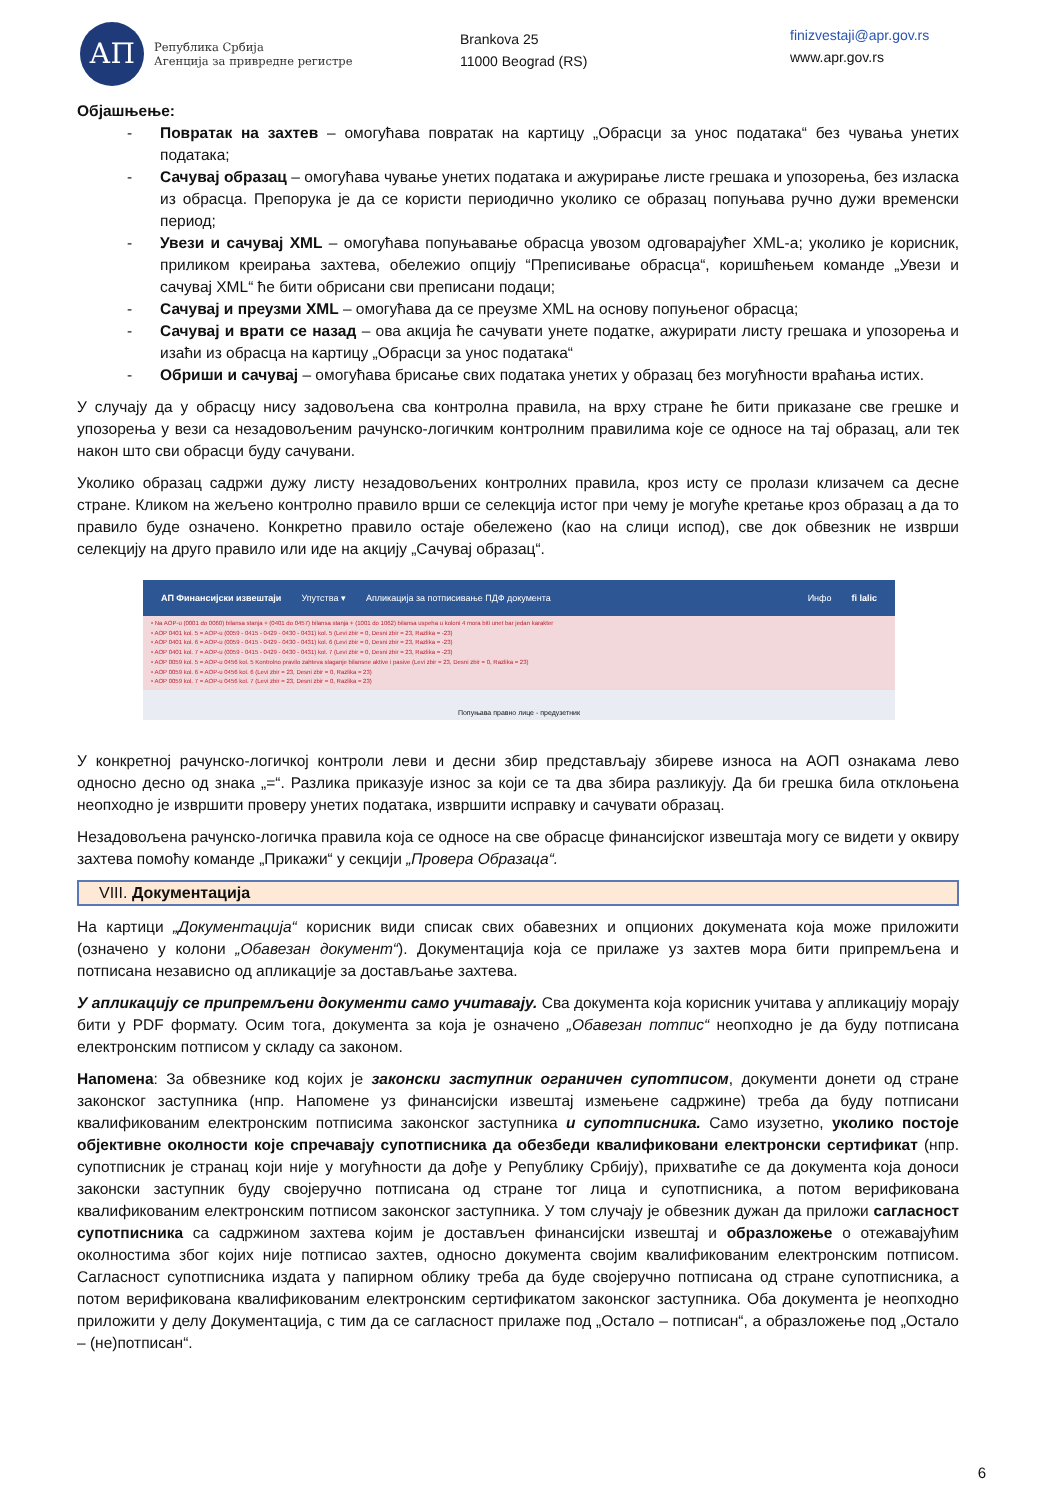АП
Република Србија
Агенција за привредне регистре
Brankova 25
11000 Beograd (RS)
finizvestaji@apr.gov.rs
www.apr.gov.rs
Објашњење:
- Повратак на захтев – омогућава повратак на картицу „Обрасци за унос података“ без чувања унетих података;
- Сачувај образац – омогућава чување унетих података и ажурирање листе грешака и упозорења, без изласка из обрасца. Препорука је да се користи периодично уколико се образац попуњава ручно дужи временски период;
- Увези и сачувај XML – омогућава попуњавање обрасца увозом одговарајућег XML-a; уколико је корисник, приликом креирања захтева, обележио опцију “Преписивање обрасца“, коришћењем команде „Увези и сачувај XML“ ће бити обрисани сви преписани подаци;
- Сачувај и преузми XML – омогућава да се преузме XML на основу попуњеног обрасца;
- Сачувај и врати се назад – ова акција ће сачувати унете податке, ажурирати листу грешака и упозорења и изаћи из обрасца на картицу „Обрасци за унос података“
- Обриши и сачувај – омогућава брисање свих података унетих у образац без могућности враћања истих.
У случају да у обрасцу нису задовољена сва контролна правила, на врху стране ће бити приказане све грешке и упозорења у вези са незадовољеним рачунско-логичким контролним правилима које се односе на тај образац, али тек након што сви обрасци буду сачувани.
Уколико образац садржи дужу листу незадовољених контролних правила, кроз исту се пролази клизачем са десне стране. Кликом на жељено контролно правило врши се селекција истог при чему је могуће кретање кроз образац а да то правило буде означено. Конкретно правило остаје обележено (као на слици испод), све док обвезник не изврши селекцију на друго правило или иде на акцију „Сачувај образац“.
АП Финансијски извештаји Упутства ▾ Апликација за потписивање ПДФ документа Инфо fi lalic
• Na AOP-u (0001 do 0060) bilansa stanja + (0401 do 0457) bilansa stanja + (1001 do 1062) bilansa uspeha u koloni 4 mora biti unet bar jedan karakter
• AOP 0401 kol. 5 = AOP-u (0059 - 0415 - 0429 - 0430 - 0431) kol. 5 (Levi zbir = 0, Desni zbir = 23, Razlika = -23)
• AOP 0401 kol. 6 = AOP-u (0059 - 0415 - 0429 - 0430 - 0431) kol. 6 (Levi zbir = 0, Desni zbir = 23, Razlika = -23)
• AOP 0401 kol. 7 = AOP-u (0059 - 0415 - 0429 - 0430 - 0431) kol. 7 (Levi zbir = 0, Desni zbir = 23, Razlika = -23)
• AOP 0059 kol. 5 = AOP-u 0456 kol. 5 Kontrolno pravilo zahteva slaganje bilansne aktive i pasive (Levi zbir = 23, Desni zbir = 0, Razlika = 23)
• AOP 0059 kol. 6 = AOP-u 0456 kol. 6 (Levi zbir = 23, Desni zbir = 0, Razlika = 23)
• AOP 0059 kol. 7 = AOP-u 0456 kol. 7 (Levi zbir = 23, Desni zbir = 0, Razlika = 23)
Попуњава правно лице - предузетник
У конкретној рачунско-логичкој контроли леви и десни збир представљају збиреве износа на АОП ознакама лево односно десно од знака „=“. Разлика приказује износ за који се та два збира разликују. Да би грешка била отклоњена неопходно је извршити проверу унетих података, извршити исправку и сачувати образац.
Незадовољена рачунско-логичка правила која се односе на све обрасце финансијског извештаја могу се видети у оквиру захтева помоћу команде „Прикажи“ у секцији „Провера Образаца“.
VIII. Документација
На картици „Документација“ корисник види списак свих обавезних и опционих докумената која може приложити (означено у колони „Обавезан документ“). Документација која се прилаже уз захтев мора бити припремљена и потписана независно од апликације за достављање захтева.
У апликацију се припремљени документи само учитавају. Сва документа која корисник учитава у апликацију морају бити у PDF формату. Осим тога, документа за која је означено „Обавезан потпис“ неопходно је да буду потписана електронским потписом у складу са законом.
Напомена: За обвезнике код којих је законски заступник ограничен супотписом, документи донети од стране законског заступника (нпр. Напомене уз финансијски извештај измењене садржине) треба да буду потписани квалификованим електронским потписима законског заступника и супотписника. Само изузетно, уколико постоје објективне околности које спречавају супотписника да обезбеди квалификовани електронски сертификат (нпр. супотписник је странац који није у могућности да дође у Републику Србију), прихватиће се да документа која доноси законски заступник буду својеручно потписана од стране тог лица и супотписника, а потом верификована квалификованим електронским потписом законског заступника. У том случају је обвезник дужан да приложи сагласност супотписника са садржином захтева којим је достављен финансијски извештај и образложење о отежавајућим околностима због којих није потписао захтев, односно документа својим квалификованим електронским потписом. Сагласност супотписника издата у папирном облику треба да буде својеручно потписана од стране супотписника, а потом верификована квалификованим електронским сертификатом законског заступника. Оба документа је неопходно приложити у делу Документација, с тим да се сагласност прилаже под „Остало – потписан“, а образложење под „Остало – (не)потписан“.
6